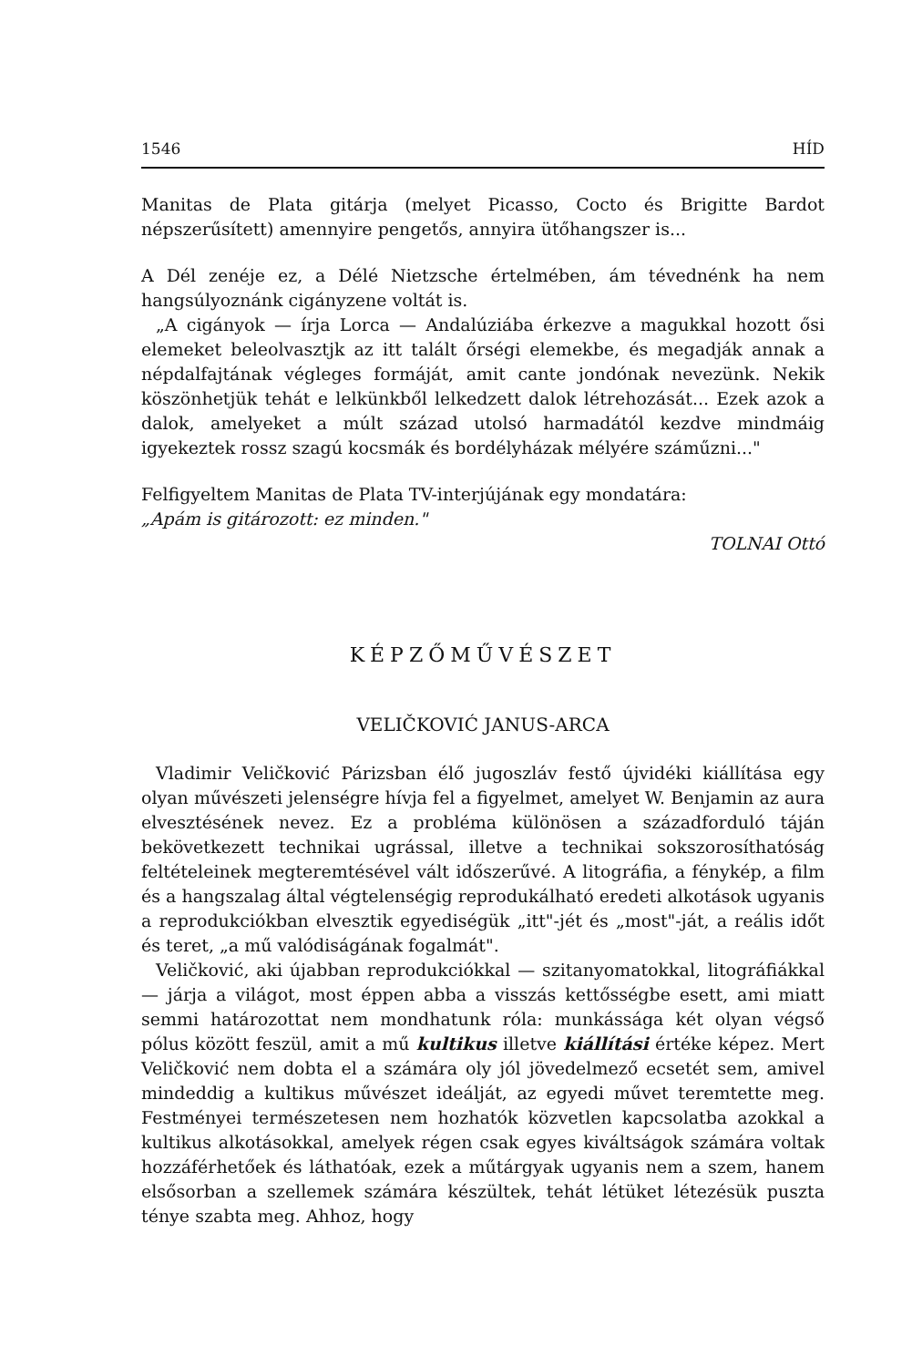1546 HÍD
Manitas de Plata gitárja (melyet Picasso, Cocto és Brigitte Bardot népszerűsített) amennyire pengetős, annyira ütőhangszer is...
A Dél zenéje ez, a Délé Nietzsche értelmében, ám tévednénk ha nem hangsúlyoznánk cigányzene voltát is.
„A cigányok — írja Lorca — Andalúziába érkezve a magukkal hozott ősi elemeket beleolvasztjk az itt talált őrségi elemekbe, és megadják annak a népdalfajtának végleges formáját, amit cante jondónak nevezünk. Nekik köszönhetjük tehát e lelkünkből lelkedzett dalok létrehozását... Ezek azok a dalok, amelyeket a múlt század utolsó harmadától kezdve mindmáig igyekeztek rossz szagú kocsmák és bordélyházak mélyére száműzni..."
Felfigyeltem Manitas de Plata TV-interjújának egy mondatára:
„Apám is gitározott: ez minden."
TOLNAI Ottó
KÉPZŐMŰVÉSZET
VELIČKOVIĆ JANUS-ARCA
Vladimir Veličković Párizsban élő jugoszláv festő újvidéki kiállítása egy olyan művészeti jelenségre hívja fel a figyelmet, amelyet W. Benjamin az aura elvesztésének nevez. Ez a probléma különösen a századforduló táján bekövetkezett technikai ugrással, illetve a technikai sokszorosíthatóság feltételeinek megteremtésével vált időszerűvé. A litográfia, a fénykép, a film és a hangszalag által végtelenségig reprodukálható eredeti alkotások ugyanis a reprodukciókban elvesztik egyediségük „itt"-jét és „most"-ját, a reális időt és teret, „a mű valódiságának fogalmát".
Veličković, aki újabban reprodukciókkal — szitanyomatokkal, litográfiákkal — járja a világot, most éppen abba a visszás kettősségbe esett, ami miatt semmi határozottat nem mondhatunk róla: munkássága két olyan végső pólus között feszül, amit a mű kultikus illetve kiállítási értéke képez. Mert Veličković nem dobta el a számára oly jól jövedelmező ecsetét sem, amivel mindeddig a kultikus művészet ideálját, az egyedi művet teremtette meg. Festményei természetesen nem hozhatók közvetlen kapcsolatba azokkal a kultikus alkotásokkal, amelyek régen csak egyes kiváltságok számára voltak hozzáférhetőek és láthatóak, ezek a műtárgyak ugyanis nem a szem, hanem elsősorban a szellemek számára készültek, tehát létüket létezésük puszta ténye szabta meg. Ahhoz, hogy